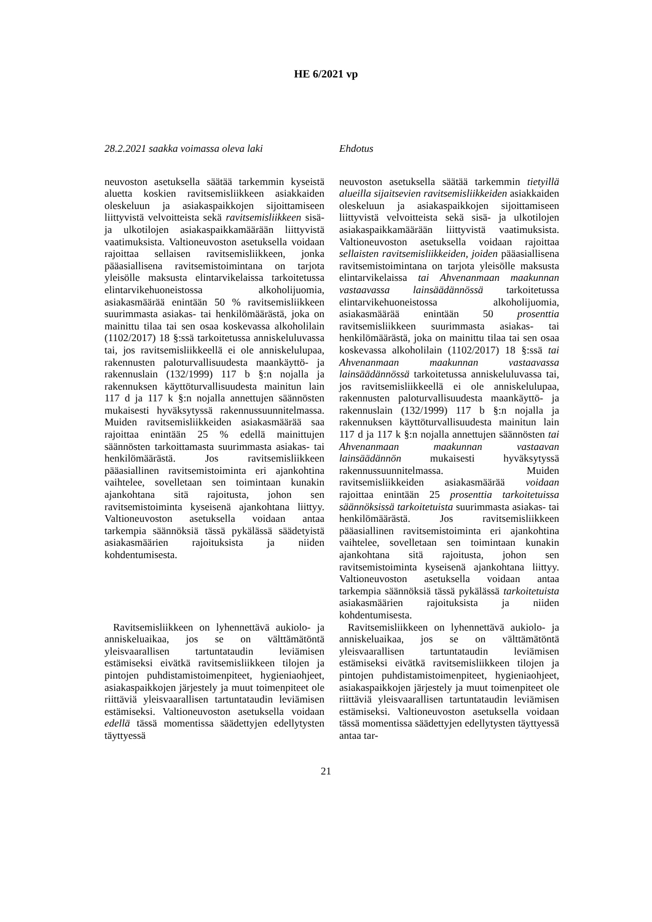HE 6/2021 vp
28.2.2021 saakka voimassa oleva laki
neuvoston asetuksella säätää tarkemmin kyseistä aluetta koskien ravitsemisliikkeen asiakkaiden oleskeluun ja asiakaspaikkojen sijoittamiseen liittyvistä velvoitteista sekä ravitsemisliikkeen sisä- ja ulkotilojen asiakaspaikkamäärään liittyvistä vaatimuksista. Valtioneuvoston asetuksella voidaan rajoittaa sellaisen ravitsemisliikkeen, jonka pääasiallisena ravitsemistoimintana on tarjota yleisölle maksusta elintarvikelaissa tarkoitetussa elintarvikehuoneistossa alkoholijuomia, asiakasmäärää enintään 50 % ravitsemisliikkeen suurimmasta asiakas- tai henkilömäärästä, joka on mainittu tilaa tai sen osaa koskevassa alkoholilain (1102/2017) 18 §:ssä tarkoitetussa anniskeluluvassa tai, jos ravitsemisliikkeellä ei ole anniskelulupaa, rakennusten paloturvallisuudesta maankäyttö- ja rakennuslain (132/1999) 117 b §:n nojalla ja rakennuksen käyttöturvallisuudesta mainitun lain 117 d ja 117 k §:n nojalla annettujen säännösten mukaisesti hyväksytyssä rakennussuunnitelmassa. Muiden ravitsemisliikkeiden asiakasmäärää saa rajoittaa enintään 25 % edellä mainittujen säännösten tarkoittamasta suurimmasta asiakas- tai henkilömäärästä. Jos ravitsemisliikkeen pääasiallinen ravitsemistoiminta eri ajankohtina vaihtelee, sovelletaan sen toimintaan kunakin ajankohtana sitä rajoitusta, johon sen ravitsemistoiminta kyseisenä ajankohtana liittyy. Valtioneuvoston asetuksella voidaan antaa tarkempia säännöksiä tässä pykälässä säädetyistä asiakasmäärien rajoituksista ja niiden kohdentumisesta.
Ravitsemisliikkeen on lyhennettävä aukiolo- ja anniskeluaikaa, jos se on välttämätöntä yleisvaarallisen tartuntataudin leviämisen estämiseksi eivätkä ravitsemisliikkeen tilojen ja pintojen puhdistamistoimenpiteet, hygieniaohjeet, asiakaspaikkojen järjestely ja muut toimenpiteet ole riittäviä yleisvaarallisen tartuntataudin leviämisen estämiseksi. Valtioneuvoston asetuksella voidaan edellä tässä momentissa säädettyjen edellytysten täyttyessä
Ehdotus
neuvoston asetuksella säätää tarkemmin tietyillä alueilla sijaitsevien ravitsemisliikkeiden asiakkaiden oleskeluun ja asiakaspaikkojen sijoittamiseen liittyvistä velvoitteista sekä sisä- ja ulkotilojen asiakaspaikkamäärään liittyvistä vaatimuksista. Valtioneuvoston asetuksella voidaan rajoittaa sellaisten ravitsemisliikkeiden, joiden pääasiallisena ravitsemistoimintana on tarjota yleisölle maksusta elintarvikelaissa tai Ahvenanmaan maakunnan vastaavassa lainsäädännössä tarkoitetussa elintarvikehuoneistossa alkoholijuomia, asiakasmäärää enintään 50 prosenttia ravitsemisliikkeen suurimmasta asiakas- tai henkilömäärästä, joka on mainittu tilaa tai sen osaa koskevassa alkoholilain (1102/2017) 18 §:ssä tai Ahvenanmaan maakunnan vastaavassa lainsäädännössä tarkoitetussa anniskeluluvassa tai, jos ravitsemisliikkeellä ei ole anniskelulupaa, rakennusten paloturvallisuudesta maankäyttö- ja rakennuslain (132/1999) 117 b §:n nojalla ja rakennuksen käyttöturvallisuudesta mainitun lain 117 d ja 117 k §:n nojalla annettujen säännösten tai Ahvenanmaan maakunnan vastaavan lainsäädännön mukaisesti hyväksytyssä rakennussuunnitelmassa. Muiden ravitsemisliikkeiden asiakasmäärää voidaan rajoittaa enintään 25 prosenttia tarkoitetuissa säännöksissä tarkoitetuista suurimmasta asiakas- tai henkilömäärästä. Jos ravitsemisliikkeen pääasiallinen ravitsemistoiminta eri ajankohtina vaihtelee, sovelletaan sen toimintaan kunakin ajankohtana sitä rajoitusta, johon sen ravitsemistoiminta kyseisenä ajankohtana liittyy. Valtioneuvoston asetuksella voidaan antaa tarkempia säännöksiä tässä pykälässä tarkoitetuista asiakasmäärien rajoituksista ja niiden kohdentumisesta.
Ravitsemisliikkeen on lyhennettävä aukiolo- ja anniskeluaikaa, jos se on välttämätöntä yleisvaarallisen tartuntataudin leviämisen estämiseksi eivätkä ravitsemisliikkeen tilojen ja pintojen puhdistamistoimenpiteet, hygieniaohjeet, asiakaspaikkojen järjestely ja muut toimenpiteet ole riittäviä yleisvaarallisen tartuntataudin leviämisen estämiseksi. Valtioneuvoston asetuksella voidaan tässä momentissa säädettyjen edellytysten täyttyessä antaa tar-
21